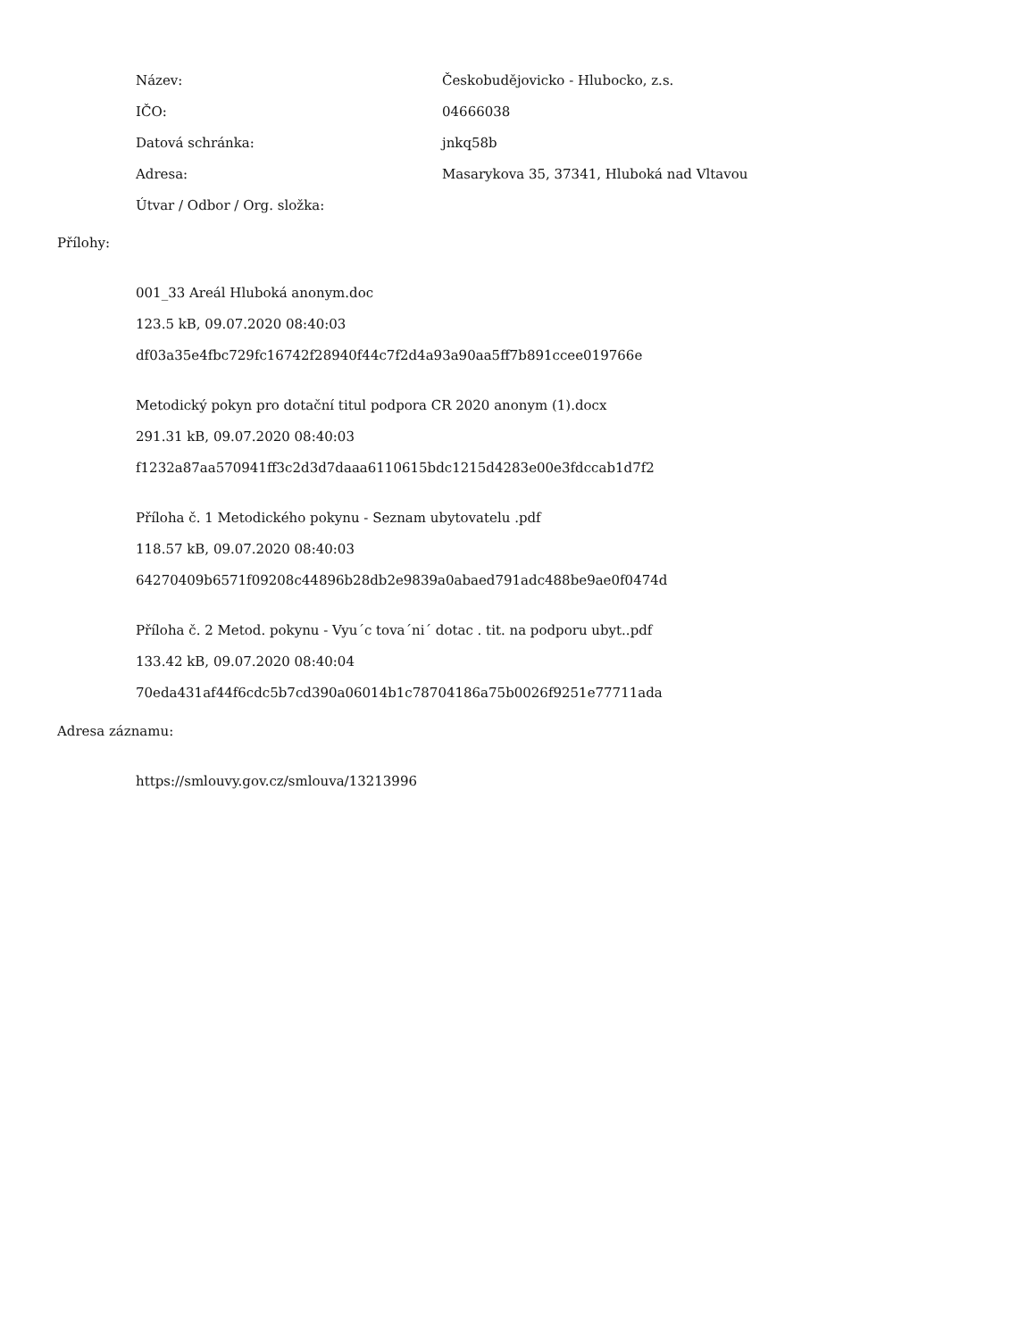| Název: | Českobudějovicko - Hlubocko, z.s. |
| IČO: | 04666038 |
| Datová schránka: | jnkq58b |
| Adresa: | Masarykova 35, 37341, Hluboká nad Vltavou |
| Útvar / Odbor / Org. složka: | |
Přílohy:
001_33 Areál Hluboká anonym.doc
123.5 kB, 09.07.2020 08:40:03
df03a35e4fbc729fc16742f28940f44c7f2d4a93a90aa5ff7b891ccee019766e
Metodický pokyn pro dotační titul podpora CR 2020 anonym (1).docx
291.31 kB, 09.07.2020 08:40:03
f1232a87aa570941ff3c2d3d7daaa6110615bdc1215d4283e00e3fdccab1d7f2
Příloha č. 1 Metodického pokynu - Seznam ubytovatelu .pdf
118.57 kB, 09.07.2020 08:40:03
64270409b6571f09208c44896b28db2e9839a0abaed791adc488be9ae0f0474d
Příloha č. 2 Metod. pokynu - Vyu´c tova´ni´ dotac . tit. na podporu ubyt..pdf
133.42 kB, 09.07.2020 08:40:04
70eda431af44f6cdc5b7cd390a06014b1c78704186a75b0026f9251e77711ada
Adresa záznamu:
https://smlouvy.gov.cz/smlouva/13213996